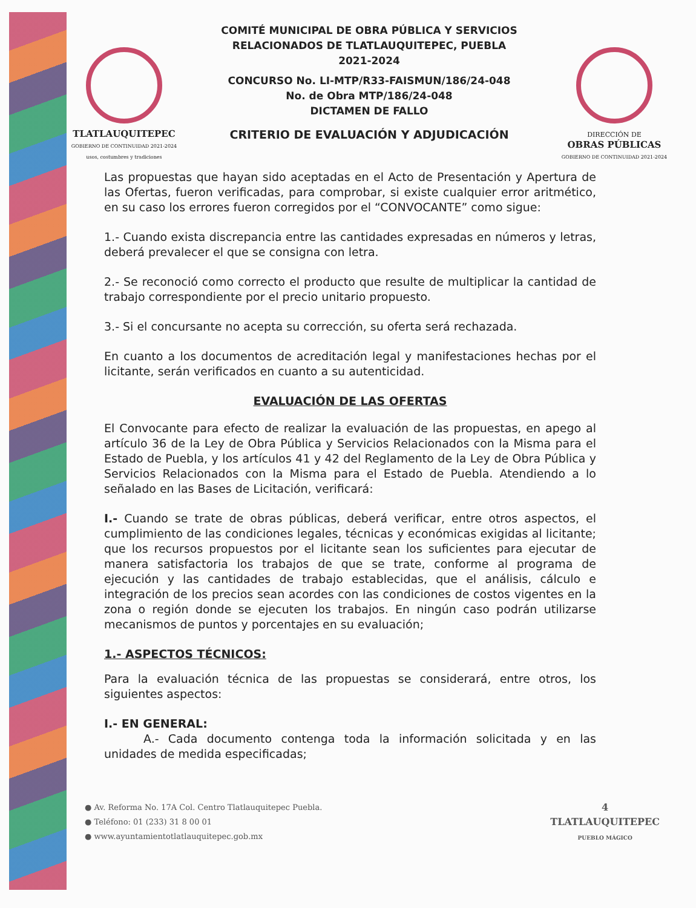TLATLAUQUITEPEC
GOBIERNO DE CONTINUIDAD 2021-2024
usos, costumbres y tradiciones
COMITÉ MUNICIPAL DE OBRA PÚBLICA Y SERVICIOS
RELACIONADOS DE TLATLAUQUITEPEC, PUEBLA
2021-2024
CONCURSO No. LI-MTP/R33-FAISMUN/186/24-048
No. de Obra MTP/186/24-048
DICTAMEN DE FALLO
CRITERIO DE EVALUACIÓN Y ADJUDICACIÓN
DIRECCIÓN DE
OBRAS PÚBLICAS
GOBIERNO DE CONTINUIDAD 2021-2024
Las propuestas que hayan sido aceptadas en el Acto de Presentación y Apertura de las Ofertas, fueron verificadas, para comprobar, si existe cualquier error aritmético, en su caso los errores fueron corregidos por el “CONVOCANTE” como sigue:
1.- Cuando exista discrepancia entre las cantidades expresadas en números y letras, deberá prevalecer el que se consigna con letra.
2.- Se reconoció como correcto el producto que resulte de multiplicar la cantidad de trabajo correspondiente por el precio unitario propuesto.
3.- Si el concursante no acepta su corrección, su oferta será rechazada.
En cuanto a los documentos de acreditación legal y manifestaciones hechas por el licitante, serán verificados en cuanto a su autenticidad.
EVALUACIÓN DE LAS OFERTAS
El Convocante para efecto de realizar la evaluación de las propuestas, en apego al artículo 36 de la Ley de Obra Pública y Servicios Relacionados con la Misma para el Estado de Puebla, y los artículos 41 y 42 del Reglamento de la Ley de Obra Pública y Servicios Relacionados con la Misma para el Estado de Puebla. Atendiendo a lo señalado en las Bases de Licitación, verificará:
I.- Cuando se trate de obras públicas, deberá verificar, entre otros aspectos, el cumplimiento de las condiciones legales, técnicas y económicas exigidas al licitante; que los recursos propuestos por el licitante sean los suficientes para ejecutar de manera satisfactoria los trabajos de que se trate, conforme al programa de ejecución y las cantidades de trabajo establecidas, que el análisis, cálculo e integración de los precios sean acordes con las condiciones de costos vigentes en la zona o región donde se ejecuten los trabajos. En ningún caso podrán utilizarse mecanismos de puntos y porcentajes en su evaluación;
1.- ASPECTOS TÉCNICOS:
Para la evaluación técnica de las propuestas se considerará, entre otros, los siguientes aspectos:
I.- EN GENERAL:
A.- Cada documento contenga toda la información solicitada y en las unidades de medida especificadas;
● Av. Reforma No. 17A Col. Centro Tlatlauquitepec Puebla.
● Teléfono: 01 (233) 31 8 00 01
● www.ayuntamientotlatlauquitepec.gob.mx
4
TLATLAUQUITEPEC
PUEBLO MÁGICO